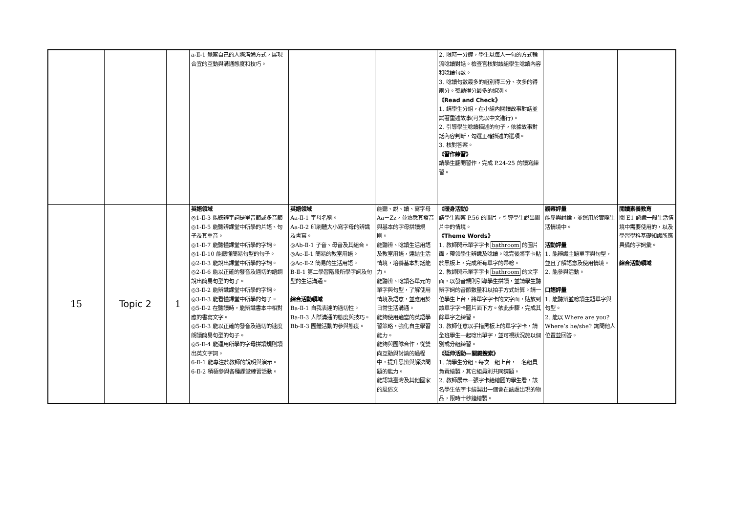| | | | a-Ⅱ-1 覺察自己的人際溝通方式，展現合宜的互動與溝通態度和技巧。 | | | 2. 限時一分鐘，學生以每人一句的方式輪流唸讀對話。檢查官核對該組學生唸讀內容和唸讀句數。 3. 唸讀句數最多的組別得三分、次多的得兩分。獎勵得分最多的組別。 《Read and Check》 1. 請學生分組，在小組內閱讀故事對話並試著重述故事(可先以中文進行)。 2. 引導學生唸讀描述的句子，依據故事對話內容判斷，勾選正確描述的選項。 3. 核對答案。 《習作練習》 請學生翻開習作，完成 P.24-25 的讀寫練習。 | | |
| 15 | Topic 2 | 1 | 英語領域 ◎1-Ⅱ-3 能聽辨字詞是單音節或多音節 ◎1-Ⅱ-5 能聽辨課堂中所學的片語、句子及其重音。 ◎1-Ⅱ-7 能聽懂課堂中所學的字詞。 ◎1-Ⅱ-10 能聽懂簡易句型的句子。 ◎2-Ⅱ-3 能說出課堂中所學的字詞。 ◎2-Ⅱ-6 能以正確的發音及適切的語調說出簡易句型的句子。 ◎3-Ⅱ-2 能辨識課堂中所學的字詞。 ◎3-Ⅱ-3 能看懂課堂中所學的句子。 ◎5-Ⅱ-2 在聽讀時，能辨識書本中相對應的書寫文字。 ◎5-Ⅱ-3 能以正確的發音及適切的速度朗讀簡易句型的句子。 ◎5-Ⅱ-4 能運用所學的字母拼讀規則讀出英文字詞。 6-Ⅱ-1 能專注於教師的說明與演示。 6-Ⅱ-2 積極參與各種課堂練習活動。 | 英語領域 Aa-Ⅱ-1 字母名稱。 Aa-Ⅱ-2 印刷體大小寫字母的辨識及書寫。 ◎Ab-Ⅱ-1 子音、母音及其組合。 ◎Ac-Ⅱ-1 簡易的教室用語。 ◎Ac-Ⅱ-2 簡易的生活用語。 B-Ⅱ-1 第二學習階段所學字詞及句型的生活溝通。 綜合活動領域 Ba-Ⅱ-1 自我表達的適切性。 Ba-Ⅱ-3 人際溝通的態度與技巧。 Bb-Ⅱ-3 團體活動的參與態度。 | 能聽、說、讀、寫字母 Aa－Zz，並熟悉其發音與基本的字母拼讀規則。 能聽辨、唸讀生活用語及教室用語，連結生活情境，培養基本對話能力。 能聽辨、唸讀各單元的單字與句型，了解使用情境及語意，並應用於日常生活溝通。 能夠使用適當的英語學習策略，強化自主學習能力。 能夠與團隊合作，從雙向互動與討論的過程中，提升思辨與解決問題的能力。 能認識臺灣及其他國家的風俗文 | 《暖身活動》 請學生觀察 P.56 的圖片，引導學生說出圖片中的情境。 《Theme Words》 1. 教師閃示單字字卡 bathroom 的圖片面，帶領學生辨識及唸讀。唸完後將字卡貼於黑板上，完成所有單字的帶唸。 2. 教師閃示單字字卡 bathroom 的文字面，以發音規則引導學生拼讀，並請學生聽辨字詞的音節數量和以拍手方式計算。請一位學生上台，將單字字卡的文字面，貼放到該單字字卡圖片面下方。依此步驟，完成其餘單字之練習。 3. 教師任意以手指黑板上的單字字卡，請全班學生一起唸出單字，並可視狀況施以個別或分組練習。 《延伸活動—關鍵搜索》 1. 請學生分組，每次一組上台，一名組員負責繪製，其它組員則共同猜題。 2. 教師展示一張字卡給繪圖的學生看，該名學生依字卡繪製出一個會在該處出現的物品，限時十秒鐘繪製。 | 觀察評量 能參與討論，並運用於實際生活情境中。 活動評量 1. 能辨識主題單字與句型，並且了解語意及使用情境。 2. 能參與活動。 口語評量 1. 能聽辨並唸讀主題單字與句型。 2. 能以 Where are you? Where’s he/she? 詢問他人位置並回答。 | 閱讀素養教育 閱 E1 認識一般生活情境中需要使用的，以及學習學科基礎知識所應具備的字詞彙。 綜合活動領域 |